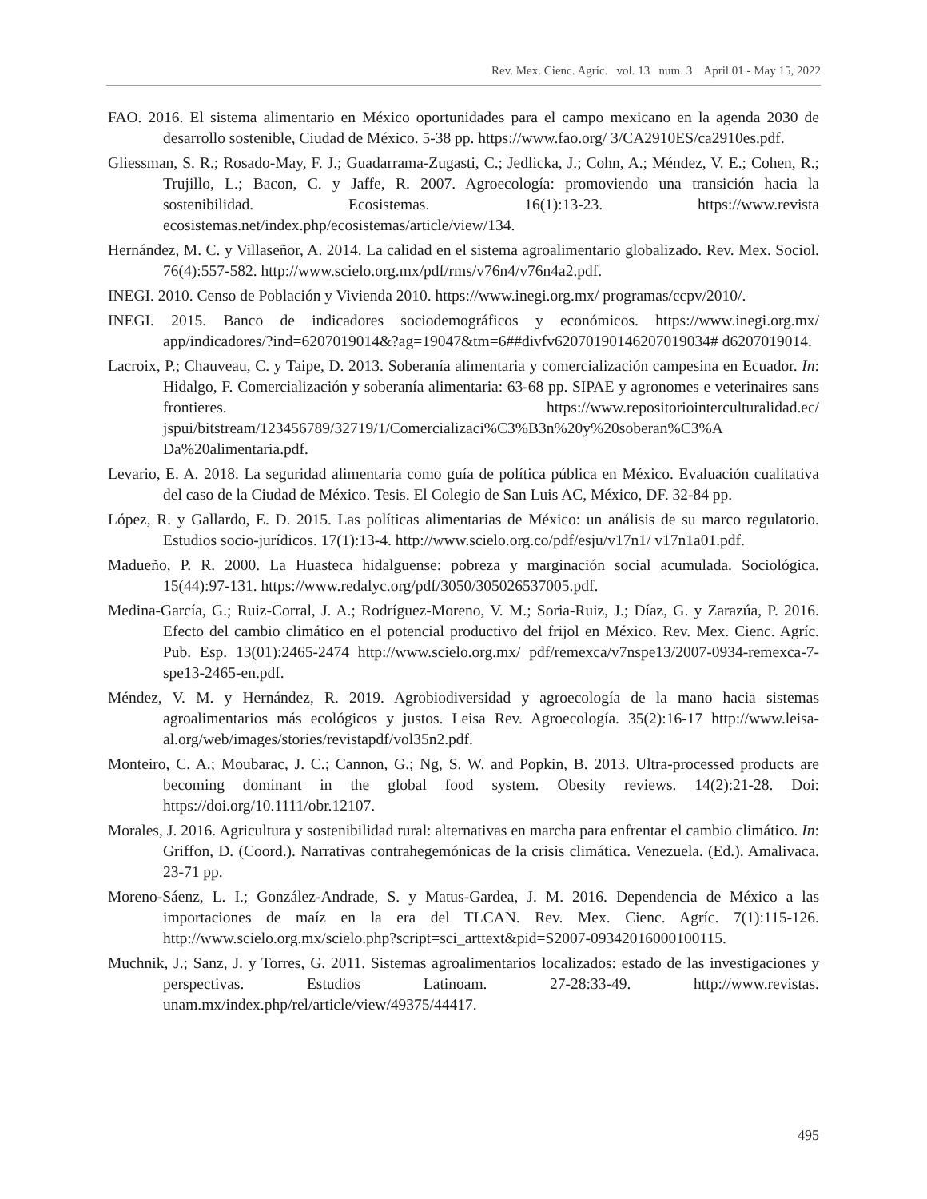Rev. Mex. Cienc. Agríc. vol. 13 num. 3 April 01 - May 15, 2022
FAO. 2016. El sistema alimentario en México oportunidades para el campo mexicano en la agenda 2030 de desarrollo sostenible, Ciudad de México. 5-38 pp. https://www.fao.org/ 3/CA2910ES/ca2910es.pdf.
Gliessman, S. R.; Rosado-May, F. J.; Guadarrama-Zugasti, C.; Jedlicka, J.; Cohn, A.; Méndez, V. E.; Cohen, R.; Trujillo, L.; Bacon, C. y Jaffe, R. 2007. Agroecología: promoviendo una transición hacia la sostenibilidad. Ecosistemas. 16(1):13-23. https://www.revista ecosistemas.net/index.php/ecosistemas/article/view/134.
Hernández, M. C. y Villaseñor, A. 2014. La calidad en el sistema agroalimentario globalizado. Rev. Mex. Sociol. 76(4):557-582. http://www.scielo.org.mx/pdf/rms/v76n4/v76n4a2.pdf.
INEGI. 2010. Censo de Población y Vivienda 2010. https://www.inegi.org.mx/ programas/ccpv/2010/.
INEGI. 2015. Banco de indicadores sociodemográficos y económicos. https://www.inegi.org.mx/ app/indicadores/?ind=6207019014&?ag=19047&tm=6##divfv6207019014620701903​4# d6207019014.
Lacroix, P.; Chauveau, C. y Taipe, D. 2013. Soberanía alimentaria y comercialización campesina en Ecuador. In: Hidalgo, F. Comercialización y soberanía alimentaria: 63-68 pp. SIPAE y agronomes e veterinaires sans frontieres. https://www.repositoriointerculturalidad.ec/ jspui/bitstream/123456789/32719/1/Comercializaci%C3%B3n%20y%20soberan%C3%A Da%20alimentaria.pdf.
Levario, E. A. 2018. La seguridad alimentaria como guía de política pública en México. Evaluación cualitativa del caso de la Ciudad de México. Tesis. El Colegio de San Luis AC, México, DF. 32-84 pp.
López, R. y Gallardo, E. D. 2015. Las políticas alimentarias de México: un análisis de su marco regulatorio. Estudios socio-jurídicos. 17(1):13-4. http://www.scielo.org.co/pdf/esju/v17n1/ v17n1a01.pdf.
Madueño, P. R. 2000. La Huasteca hidalguense: pobreza y marginación social acumulada. Sociológica. 15(44):97-131. https://www.redalyc.org/pdf/3050/305026537005.pdf.
Medina-García, G.; Ruiz-Corral, J. A.; Rodríguez-Moreno, V. M.; Soria-Ruiz, J.; Díaz, G. y Zarazúa, P. 2016. Efecto del cambio climático en el potencial productivo del frijol en México. Rev. Mex. Cienc. Agríc. Pub. Esp. 13(01):2465-2474 http://www.scielo.org.mx/ pdf/remexca/v7nspe13/2007-0934-remexca-7-spe13-2465-en.pdf.
Méndez, V. M. y Hernández, R. 2019. Agrobiodiversidad y agroecología de la mano hacia sistemas agroalimentarios más ecológicos y justos. Leisa Rev. Agroecología. 35(2):16-17 http://www.leisa-al.org/web/images/stories/revistapdf/vol35n2.pdf.
Monteiro, C. A.; Moubarac, J. C.; Cannon, G.; Ng, S. W. and Popkin, B. 2013. Ultra-processed products are becoming dominant in the global food system. Obesity reviews. 14(2):21-28. Doi: https://doi.org/10.1111/obr.12107.
Morales, J. 2016. Agricultura y sostenibilidad rural: alternativas en marcha para enfrentar el cambio climático. In: Griffon, D. (Coord.). Narrativas contrahegemónicas de la crisis climática. Venezuela. (Ed.). Amalivaca. 23-71 pp.
Moreno-Sáenz, L. I.; González-Andrade, S. y Matus-Gardea, J. M. 2016. Dependencia de México a las importaciones de maíz en la era del TLCAN. Rev. Mex. Cienc. Agríc. 7(1):115-126. http://www.scielo.org.mx/scielo.php?script=sci_arttext&pid=S2007-09342016000100115.
Muchnik, J.; Sanz, J. y Torres, G. 2011. Sistemas agroalimentarios localizados: estado de las investigaciones y perspectivas. Estudios Latinoam. 27-28:33-49. http://www.revistas. unam.mx/index.php/rel/article/view/49375/44417.
495